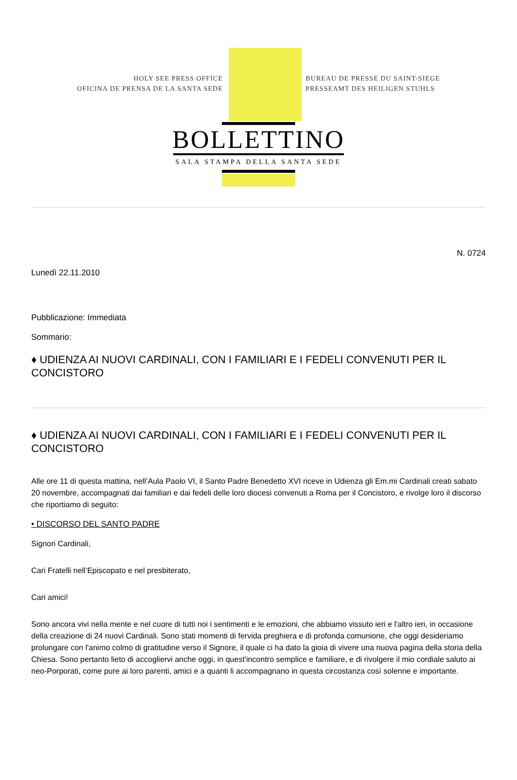HOLY SEE PRESS OFFICE
OFICINA DE PRENSA DE LA SANTA SEDE
BUREAU DE PRESSE DU SAINT-SIEGE
PRESSEAMT DES HEILIGEN STUHLS
BOLLETTINO
SALA STAMPA DELLA SANTA SEDE
N. 0724
Lunedì 22.11.2010
Pubblicazione: Immediata
Sommario:
♦ UDIENZA AI NUOVI CARDINALI, CON I FAMILIARI E I FEDELI CONVENUTI PER IL CONCISTORO
♦ UDIENZA AI NUOVI CARDINALI, CON I FAMILIARI E I FEDELI CONVENUTI PER IL CONCISTORO
Alle ore 11 di questa mattina, nell’Aula Paolo VI, il Santo Padre Benedetto XVI riceve in Udienza gli Em.mi Cardinali creati sabato 20 novembre, accompagnati dai familiari e dai fedeli delle loro diocesi convenuti a Roma per il Concistoro, e rivolge loro il discorso che riportiamo di seguito:
• DISCORSO DEL SANTO PADRE
Signori Cardinali,
Cari Fratelli nell’Episcopato e nel presbiterato,
Cari amici!
Sono ancora vivi nella mente e nel cuore di tutti noi i sentimenti e le emozioni, che abbiamo vissuto ieri e l'altro ieri, in occasione della creazione di 24 nuovi Cardinali. Sono stati momenti di fervida preghiera e di profonda comunione, che oggi desideriamo prolungare con l'animo colmo di gratitudine verso il Signore, il quale ci ha dato la gioia di vivere una nuova pagina della storia della Chiesa. Sono pertanto lieto di accogliervi anche oggi, in quest'incontro semplice e familiare, e di rivolgere il mio cordiale saluto ai neo-Porporati, come pure ai loro parenti, amici e a quanti li accompagnano in questa circostanza così solenne e importante.